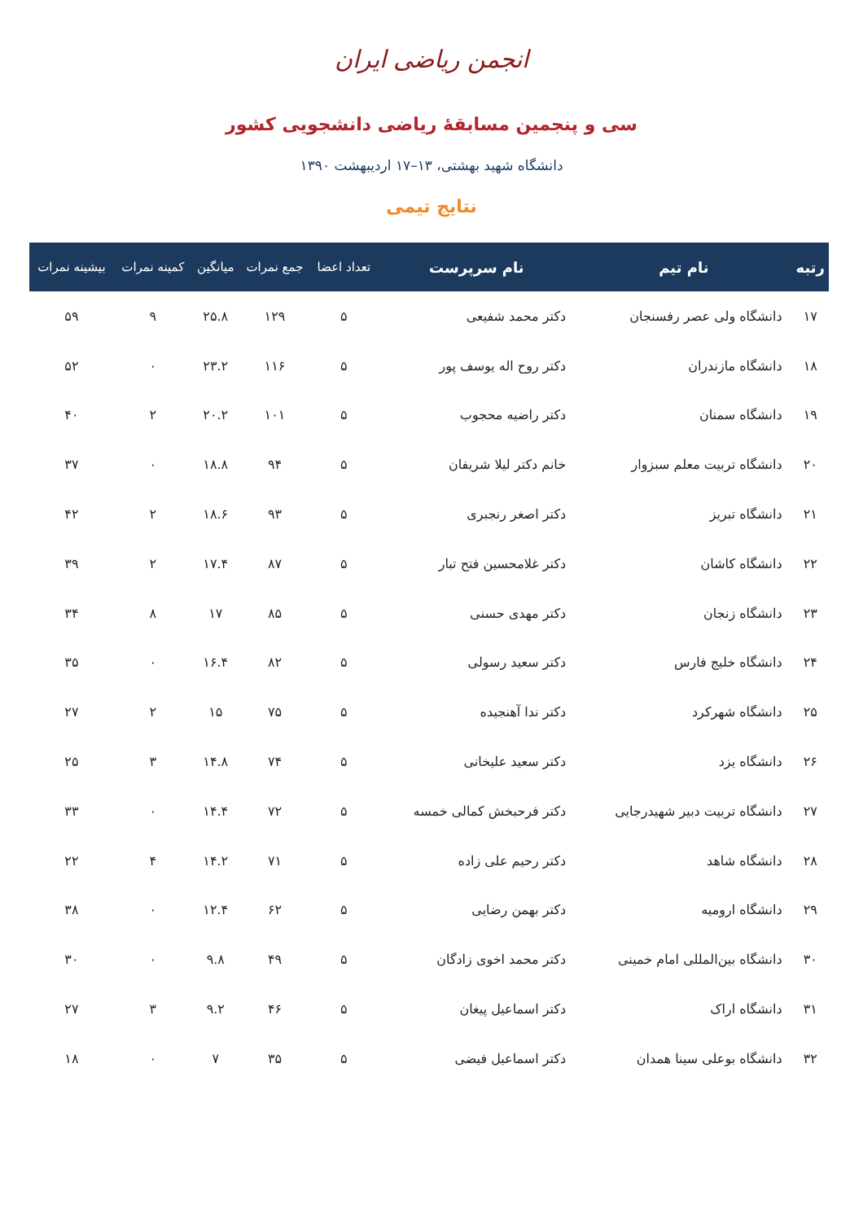انجمن ریاضی ایران
سی و پنجمین مسابقهٔ ریاضی دانشجویی کشور
دانشگاه شهید بهشتی، ۱۳–۱۷ اردیبهشت ۱۳۹۰
نتایج تیمی
| رتبه | نام تیم | نام سرپرست | تعداد اعضا | جمع نمرات | میانگین | کمینه نمرات | بیشینه نمرات |
| --- | --- | --- | --- | --- | --- | --- | --- |
| ۱۷ | دانشگاه ولی عصر رفسنجان | دکتر محمد شفیعی | ۵ | ۱۲۹ | ۲۵.۸ | ۹ | ۵۹ |
| ۱۸ | دانشگاه مازندران | دکتر روح اله یوسف پور | ۵ | ۱۱۶ | ۲۳.۲ | ۰ | ۵۲ |
| ۱۹ | دانشگاه سمنان | دکتر راضیه محجوب | ۵ | ۱۰۱ | ۲۰.۲ | ۲ | ۴۰ |
| ۲۰ | دانشگاه تربیت معلم سبزوار | خانم دکتر لیلا شریفان | ۵ | ۹۴ | ۱۸.۸ | ۰ | ۳۷ |
| ۲۱ | دانشگاه تبریز | دکتر اصغر رنجبری | ۵ | ۹۳ | ۱۸.۶ | ۲ | ۴۲ |
| ۲۲ | دانشگاه کاشان | دکتر غلامحسین فتح تبار | ۵ | ۸۷ | ۱۷.۴ | ۲ | ۳۹ |
| ۲۳ | دانشگاه زنجان | دکتر مهدی حسنی | ۵ | ۸۵ | ۱۷ | ۸ | ۳۴ |
| ۲۴ | دانشگاه خلیج فارس | دکتر سعید رسولی | ۵ | ۸۲ | ۱۶.۴ | ۰ | ۳۵ |
| ۲۵ | دانشگاه شهرکرد | دکتر ندا آهنجیده | ۵ | ۷۵ | ۱۵ | ۲ | ۲۷ |
| ۲۶ | دانشگاه یزد | دکتر سعید علیخانی | ۵ | ۷۴ | ۱۴.۸ | ۳ | ۲۵ |
| ۲۷ | دانشگاه تربیت دبیر شهیدرجایی | دکتر فرحبخش کمالی خمسه | ۵ | ۷۲ | ۱۴.۴ | ۰ | ۳۳ |
| ۲۸ | دانشگاه شاهد | دکتر رحیم علی زاده | ۵ | ۷۱ | ۱۴.۲ | ۴ | ۲۲ |
| ۲۹ | دانشگاه ارومیه | دکتر بهمن رضایی | ۵ | ۶۲ | ۱۲.۴ | ۰ | ۳۸ |
| ۳۰ | دانشگاه بین‌المللی امام خمینی | دکتر محمد اخوی زادگان | ۵ | ۴۹ | ۹.۸ | ۰ | ۳۰ |
| ۳۱ | دانشگاه اراک | دکتر اسماعیل پیغان | ۵ | ۴۶ | ۹.۲ | ۳ | ۲۷ |
| ۳۲ | دانشگاه بوعلی سینا همدان | دکتر اسماعیل فیضی | ۵ | ۳۵ | ۷ | ۰ | ۱۸ |